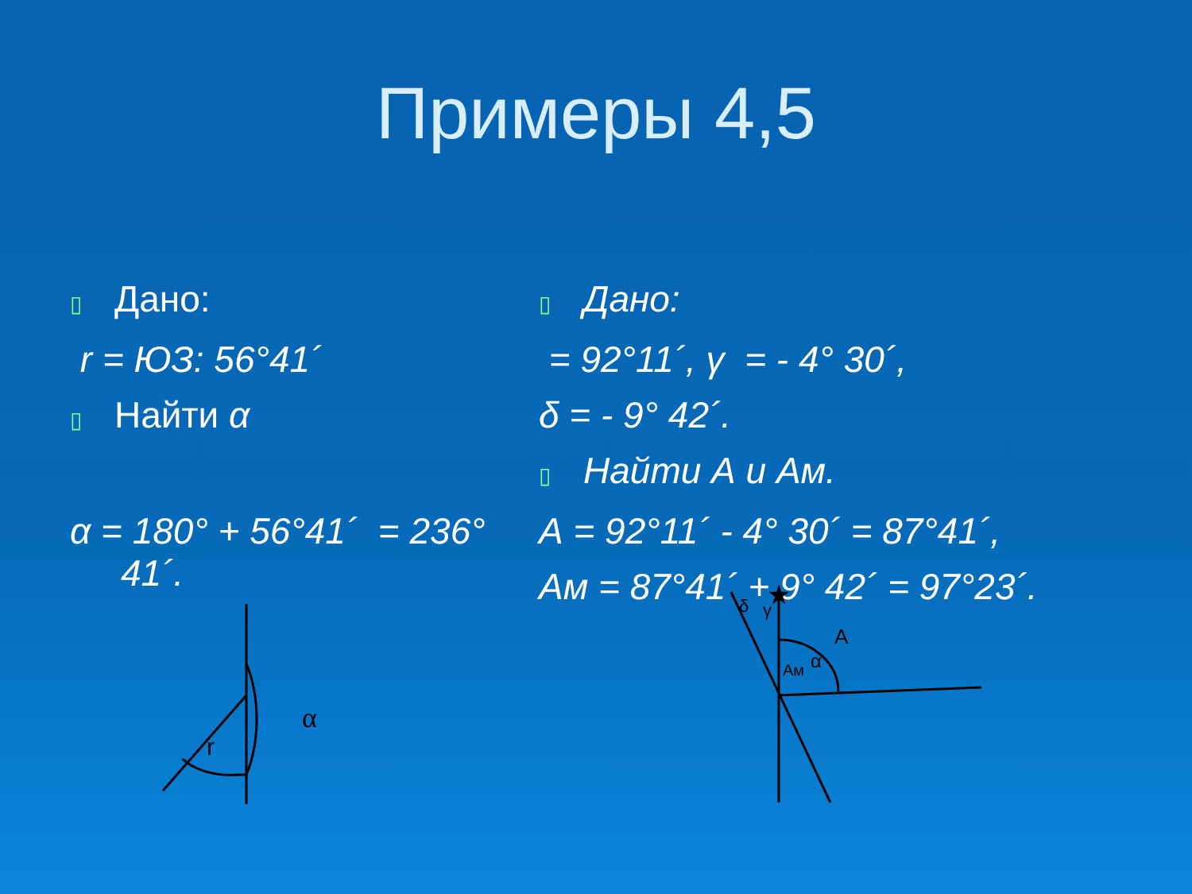Примеры 4,5
▯ Дано:
r = ЮЗ: 56°41´
▯ Найти α
α = 180° + 56°41´ = 236°
41´.
▯ Дано:
= 92°11´, γ = - 4° 30´,
δ = - 9° 42´.
▯ Найти А и Ам.
А = 92°11´ - 4° 30´ = 87°41´,
Ам = 87°41´ + 9° 42´ = 97°23´.
α
r
A
α
δ
γ
Aм
★